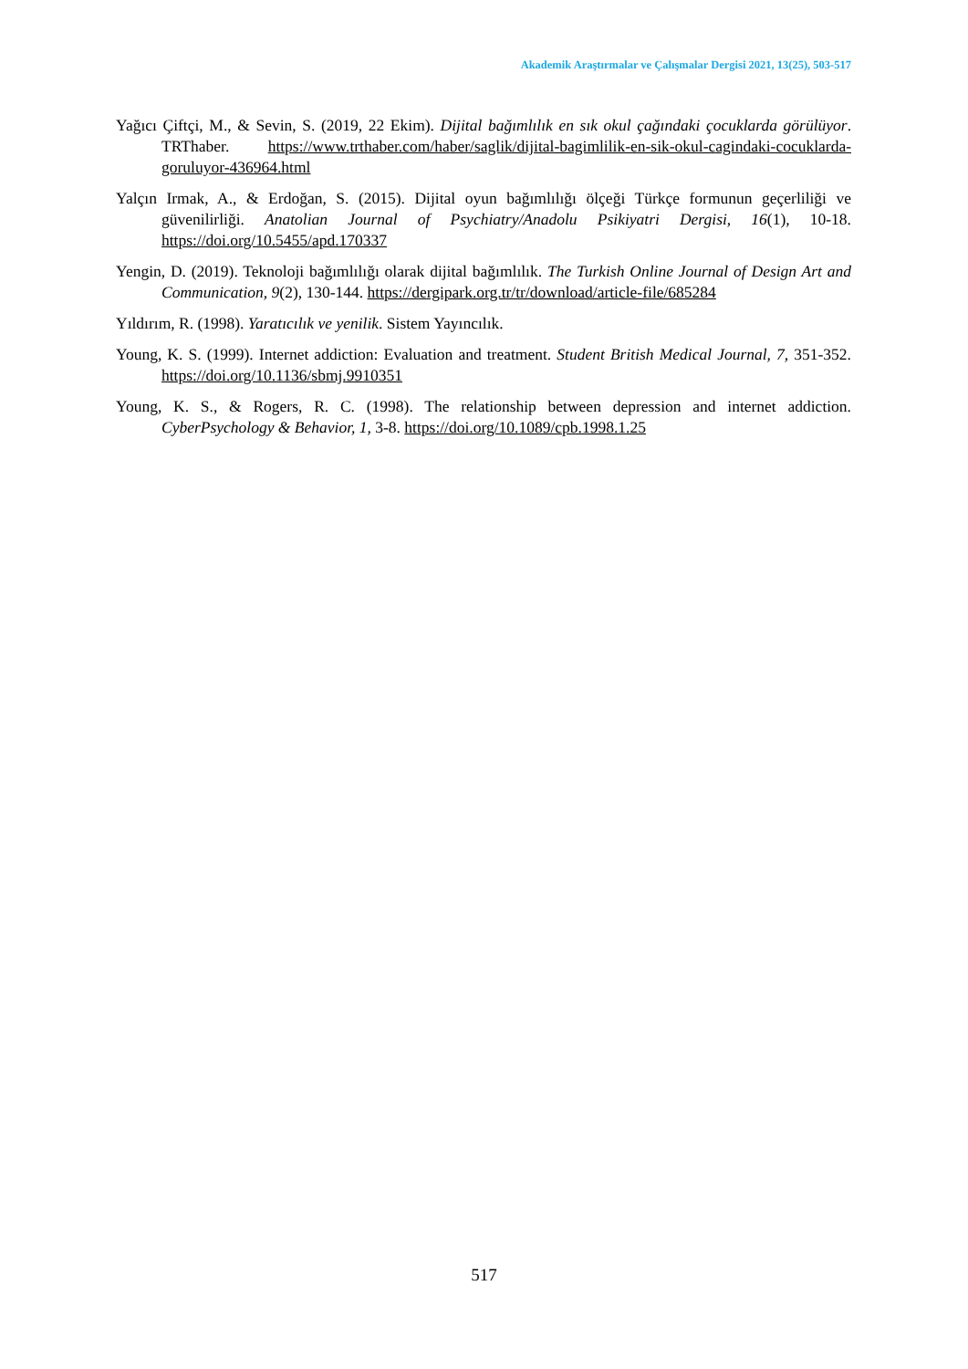Akademik Araştırmalar ve Çalışmalar Dergisi 2021, 13(25), 503-517
Yağıcı Çiftçi, M., & Sevin, S. (2019, 22 Ekim). Dijital bağımlılık en sık okul çağındaki çocuklarda görülüyor. TRThaber. https://www.trthaber.com/haber/saglik/dijital-bagimlilik-en-sik-okul-cagindaki-cocuklarda-goruluyor-436964.html
Yalçın Irmak, A., & Erdoğan, S. (2015). Dijital oyun bağımlılığı ölçeği Türkçe formunun geçerliliği ve güvenilirliği. Anatolian Journal of Psychiatry/Anadolu Psikiyatri Dergisi, 16(1), 10-18. https://doi.org/10.5455/apd.170337
Yengin, D. (2019). Teknoloji bağımlılığı olarak dijital bağımlılık. The Turkish Online Journal of Design Art and Communication, 9(2), 130-144. https://dergipark.org.tr/tr/download/article-file/685284
Yıldırım, R. (1998). Yaratıcılık ve yenilik. Sistem Yayıncılık.
Young, K. S. (1999). Internet addiction: Evaluation and treatment. Student British Medical Journal, 7, 351-352. https://doi.org/10.1136/sbmj.9910351
Young, K. S., & Rogers, R. C. (1998). The relationship between depression and internet addiction. CyberPsychology & Behavior, 1, 3-8. https://doi.org/10.1089/cpb.1998.1.25
517